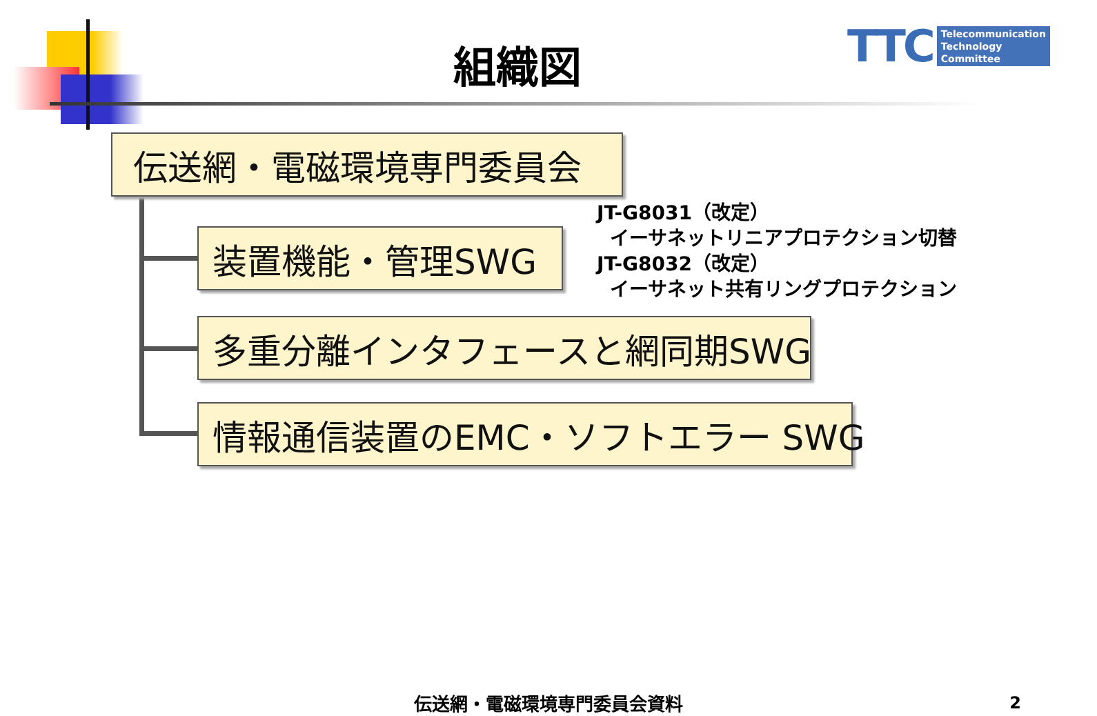組織図
TTC Telecommunication
Technology
Committee
伝送網・電磁環境専門委員会
装置機能・管理SWG
JT-G8031（改定）
イーサネットリニアプロテクション切替
JT-G8032（改定）
イーサネット共有リングプロテクション
多重分離インタフェースと網同期SWG
情報通信装置のEMC・ソフトエラー SWG
伝送網・電磁環境専門委員会資料 2